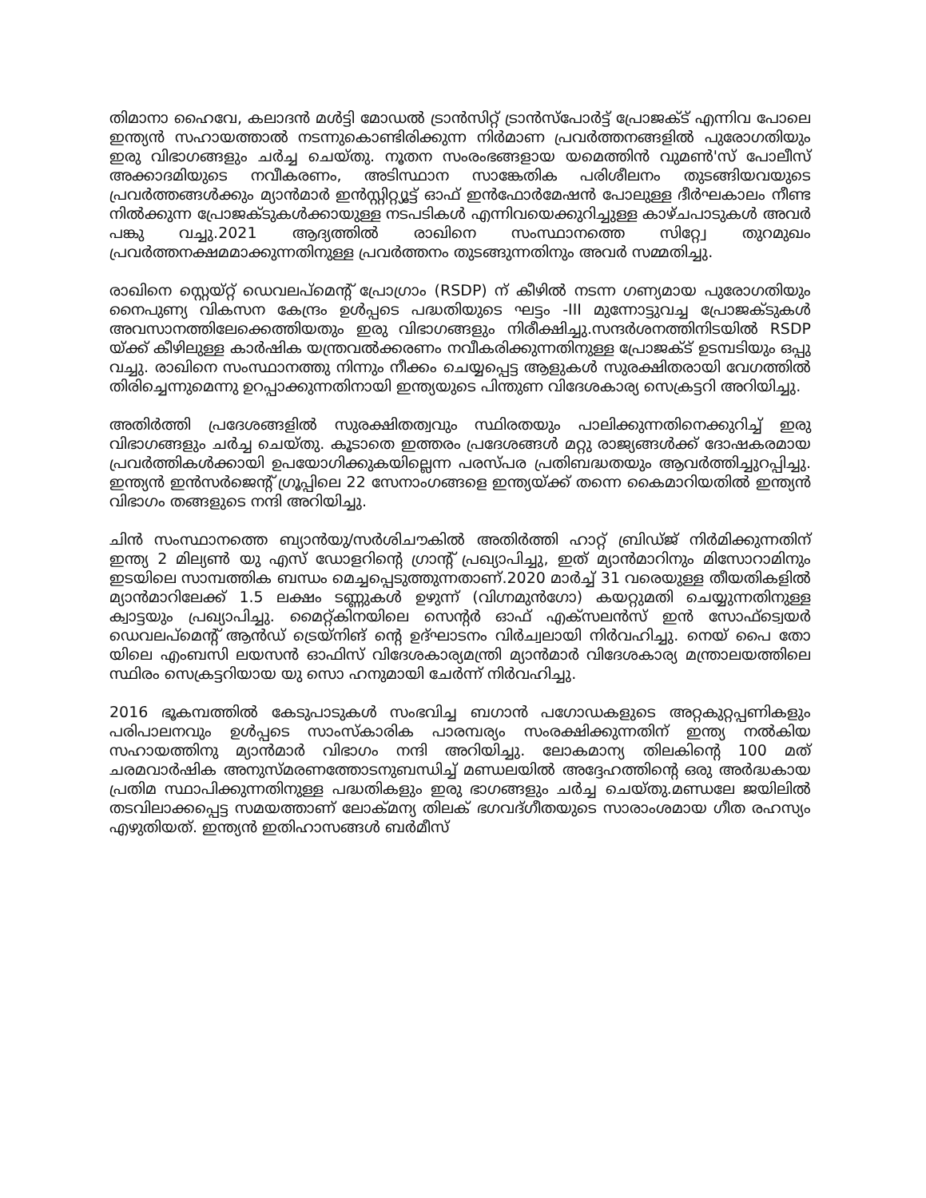തിമാനാ ഹൈവേ, കലാദൻ മൾട്ടി മോഡൽ ട്രാൻസിറ്റ് ട്രാൻസ്പോർട്ട് പ്രോജക്ട് എന്നിവ പോലെ ഇന്ത്യൻ സഹായത്താൽ നടന്നുകൊണ്ടിരിക്കുന്ന നിർമാണ പ്രവർത്തനങ്ങളിൽ പുരോഗതിയും ഇരു വിഭാഗങ്ങളും ചർച്ച ചെയ്തു. നൂതന സംരംഭങ്ങളായ യമെത്തിൻ വുമൺ'സ് പോലീസ് അക്കാദമിയുടെ നവീകരണം, അടിസ്ഥാന സാങ്കേതിക പരിശീലനം തുടങ്ങിയവയുടെ പ്രവർത്തങ്ങൾക്കും മ്യാൻമാർ ഇൻസ്റ്റിറ്റ്യൂട്ട് ഓഫ് ഇൻഫോർമേഷൻ പോലുള്ള ദീർഘകാലം നീണ്ട നിൽക്കുന്ന പ്രോജക്ടുകൾക്കായുള്ള നടപടികൾ എന്നിവയെക്കുറിച്ചുള്ള കാഴ്ചപാടുകൾ അവർ പങ്കു വച്ചു.2021 ആദ്യത്തിൽ രാഖിനെ സംസ്ഥാനത്തെ സിറ്റ്വേ തുറമുഖം പ്രവർത്തനക്ഷമമാക്കുന്നതിനുള്ള പ്രവർത്തനം തുടങ്ങുന്നതിനും അവർ സമ്മതിച്ചു.
രാഖിനെ സ്റ്റെയ്റ്റ് ഡെവലപ്മെന്റ് പ്രോഗ്രാം (RSDP) ന് കീഴിൽ നടന്ന ഗണ്യമായ പുരോഗതിയും നൈപുണ്യ വികസന കേന്ദ്രം ഉൾപ്പടെ പദ്ധതിയുടെ ഘട്ടം -III മുന്നോട്ടുവച്ച പ്രോജക്ടുകൾ അവസാനത്തിലേക്കെത്തിയതും ഇരു വിഭാഗങ്ങളും നിരീക്ഷിച്ചു.സന്ദർശനത്തിനിടയിൽ RSDP യ്ക്ക് കീഴിലുള്ള കാർഷിക യന്ത്രവൽക്കരണം നവീകരിക്കുന്നതിനുള്ള പ്രോജക്ട് ഉടമ്പടിയും ഒപ്പു വച്ചു. രാഖിനെ സംസ്ഥാനത്തു നിന്നും നീക്കം ചെയ്യപ്പെട്ട ആളുകൾ സുരക്ഷിതരായി വേഗത്തിൽ തിരിച്ചെന്നുമെന്നു ഉറപ്പാക്കുന്നതിനായി ഇന്ത്യയുടെ പിന്തുണ വിദേശകാര്യ സെക്രട്ടറി അറിയിച്ചു.
അതിർത്തി പ്രദേശങ്ങളിൽ സുരക്ഷിതത്വവും സ്ഥിരതയും പാലിക്കുന്നതിനെക്കുറിച്ച് ഇരു വിഭാഗങ്ങളും ചർച്ച ചെയ്തു. കൂടാതെ ഇത്തരം പ്രദേശങ്ങൾ മറ്റു രാജ്യങ്ങൾക്ക് ദോഷകരമായ പ്രവർത്തികൾക്കായി ഉപയോഗിക്കുകയില്ലെന്ന പരസ്പര പ്രതിബദ്ധതയും ആവർത്തിച്ചുറപ്പിച്ചു. ഇന്ത്യൻ ഇൻസർജെന്റ് ഗ്രൂപ്പിലെ 22 സേനാംഗങ്ങളെ ഇന്ത്യയ്ക്ക് തന്നെ കൈമാറിയതിൽ ഇന്ത്യൻ വിഭാഗം തങ്ങളുടെ നന്ദി അറിയിച്ചു.
ചിൻ സംസ്ഥാനത്തെ ബ്യാൻയു/സർശിചൗകിൽ അതിർത്തി ഹാറ്റ് ബ്രിഡ്ജ് നിർമിക്കുന്നതിന് ഇന്ത്യ 2 മില്യൺ യു എസ് ഡോളറിന്റെ ഗ്രാന്റ് പ്രഖ്യാപിച്ചു, ഇത് മ്യാൻമാറിനും മിസോറാമിനും ഇടയിലെ സാമ്പത്തിക ബന്ധം മെച്ചപ്പെടുത്തുന്നതാണ്.2020 മാർച്ച് 31 വരെയുള്ള തീയതികളിൽ മ്യാൻമാറിലേക്ക് 1.5 ലക്ഷം ടണ്ണുകൾ ഉഴുന്ന് (വിഗ്നമുൻഗോ) കയറ്റുമതി ചെയ്യുന്നതിനുള്ള ക്വാട്ടയും പ്രഖ്യാപിച്ചു. മൈറ്റ്കിനയിലെ സെന്റർ ഓഫ് എക്സലൻസ് ഇൻ സോഫ്ട്വെയർ ഡെവലപ്മെന്റ് ആൻഡ് ട്രെയ്നിങ് ന്റെ ഉദ്ഘാടനം വിർച്വലായി നിർവഹിച്ചു. നെയ് പൈ തോ യിലെ എംബസി ലയസൻ ഓഫിസ് വിദേശകാര്യമന്ത്രി മ്യാൻമാർ വിദേശകാര്യ മന്ത്രാലയത്തിലെ സ്ഥിരം സെക്രട്ടറിയായ യു സൊ ഹനുമായി ചേർന്ന് നിർവഹിച്ചു.
2016 ഭൂകമ്പത്തിൽ കേടുപാടുകൾ സംഭവിച്ച ബഗാൻ പഗോഡകളുടെ അറ്റകുറ്റപ്പണികളും പരിപാലനവും ഉൾപ്പടെ സാംസ്കാരിക പാരമ്പര്യം സംരക്ഷിക്കുന്നതിന് ഇന്ത്യ നൽകിയ സഹായത്തിനു മ്യാൻമാർ വിഭാഗം നന്ദി അറിയിച്ചു. ലോകമാന്യ തിലകിന്റെ 100 മത് ചരമവാർഷിക അനുസ്മരണത്തോടനുബന്ധിച്ച് മണ്ഡലയിൽ അദ്ദേഹത്തിന്റെ ഒരു അർദ്ധകായ പ്രതിമ സ്ഥാപിക്കുന്നതിനുള്ള പദ്ധതികളും ഇരു ഭാഗങ്ങളും ചർച്ച ചെയ്തു.മണ്ഡലേ ജയിലിൽ തടവിലാക്കപ്പെട്ട സമയത്താണ് ലോക്മന്യ തിലക് ഭഗവദ്ഗീതയുടെ സാരാംശമായ ഗീത രഹസ്യം എഴുതിയത്. ഇന്ത്യൻ ഇതിഹാസങ്ങൾ ബർമീസ്